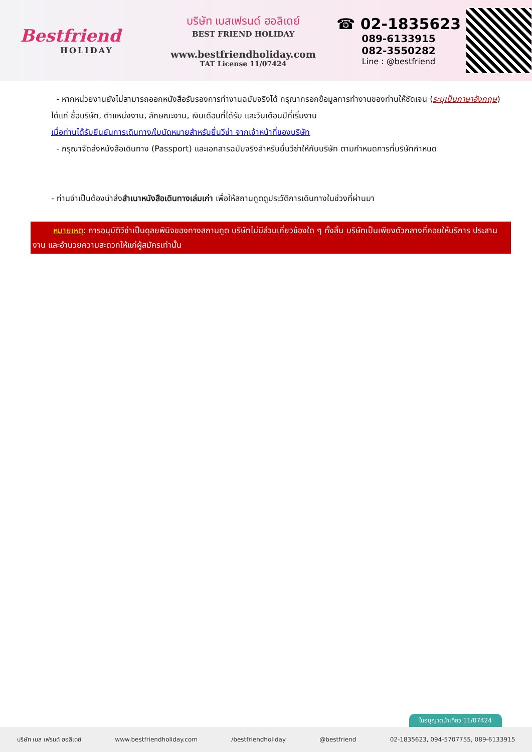Bestfriend
HOLIDAY
บริษัท เบสเฟรนด์ ฮอลิเดย์
BEST FRIEND HOLIDAY
www.bestfriendholiday.com
TAT License 11/07424
☎ 02-1835623
089-6133915
082-3550282
Line : @bestfriend
- หากหน่วยงานยังไม่สามารถออกหนังสือรับรองการทำงานฉบับจริงได้ กรุณากรอกข้อมูลการทำงานของท่านให้ชัดเจน (ระบุเป็นภาษาอังกฤษ) ได้แก่ ชื่อบริษัท, ตำแหน่งงาน, ลักษณะงาน, เงินเดือนที่ได้รับ และวันเดือนปีที่เริ่มงาน
เมื่อท่านได้รับยืนยันการเดินทาง/ใบนัดหมายสำหรับยื่นวีซ่า จากเจ้าหน้าที่ของบริษัท
- กรุณาจัดส่งหนังสือเดินทาง (Passport) และเอกสารฉบับจริงสำหรับยื่นวีซ่าให้กับบริษัท ตามกำหนดการที่บริษัทกำหนด
- ท่านจำเป็นต้องนำส่งสำเนาหนังสือเดินทางเล่มเก่า เพื่อให้สถานทูตดูประวัติการเดินทางในช่วงที่ผ่านมา
หมายเหตุ: การอนุมัติวีซ่าเป็นดุลยพินิจของทางสถานทูต บริษัทไม่มีส่วนเกี่ยวข้องใด ๆ ทั้งสิ้น บริษัทเป็นเพียงตัวกลางที่คอยให้บริการ ประสานงาน และอำนวยความสะดวกให้แก่ผู้สมัครเท่านั้น
ใบอนุญาตนำเที่ยว 11/07424
บริษัท เบส เฟรนด์ ฮอลิเดย์ www.bestfriendholiday.com /bestfriendholiday @bestfriend 02-1835623, 094-5707755, 089-6133915